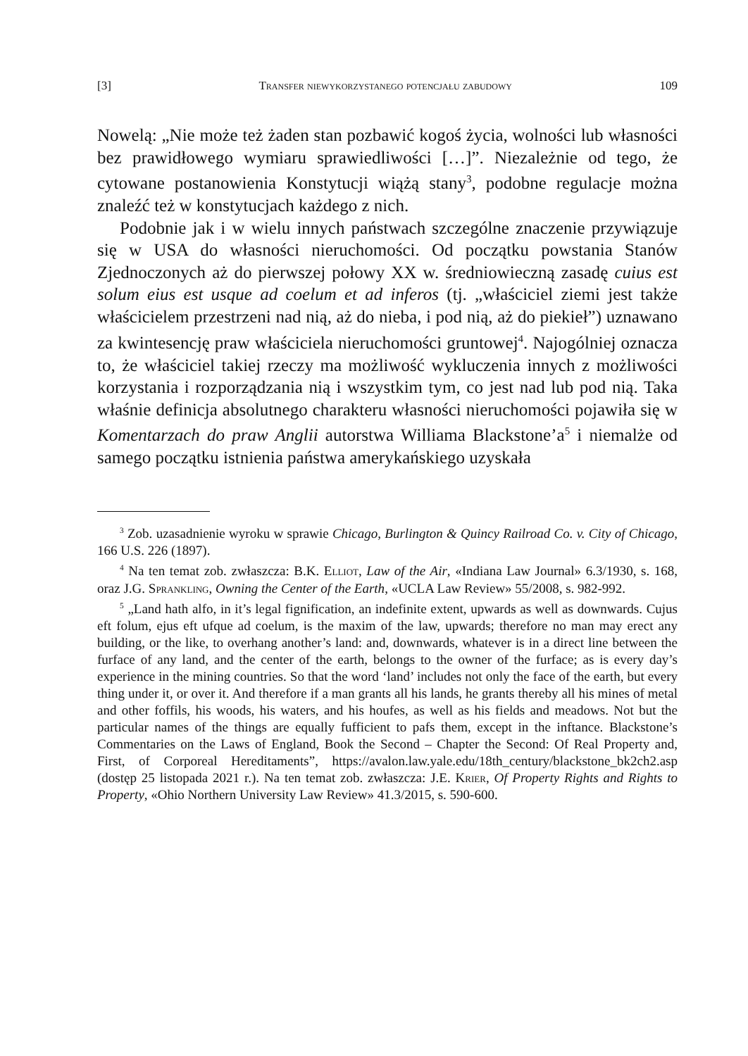[3] Transfer niewykorzystanego potencjału zabudowy 109
Nowelą: „Nie może też żaden stan pozbawić kogoś życia, wolności lub własności bez prawidłowego wymiaru sprawiedliwości […]”. Niezależnie od tego, że cytowane postanowienia Konstytucji wiążą stany<sup>3</sup>, podobne regulacje można znaleźć też w konstytucjach każdego z nich.
Podobnie jak i w wielu innych państwach szczególne znaczenie przywiązuje się w USA do własności nieruchomości. Od początku powstania Stanów Zjednoczonych aż do pierwszej połowy XX w. średniowieczną zasadę cuius est solum eius est usque ad coelum et ad inferos (tj. „właściciel ziemi jest także właścicielem przestrzeni nad nią, aż do nieba, i pod nią, aż do piekieł”) uznawano za kwintesencję praw właściciela nieruchomości gruntowej<sup>4</sup>. Najogólniej oznacza to, że właściciel takiej rzeczy ma możliwość wykluczenia innych z możliwości korzystania i rozporządzania nią i wszystkim tym, co jest nad lub pod nią. Taka właśnie definicja absolutnego charakteru własności nieruchomości pojawiła się w Komentarzach do praw Anglii autorstwa Williama Blackstone’a<sup>5</sup> i niemalże od samego początku istnienia państwa amerykańskiego uzyskała
<sup>3</sup> Zob. uzasadnienie wyroku w sprawie Chicago, Burlington & Quincy Railroad Co. v. City of Chicago, 166 U.S. 226 (1897).
<sup>4</sup> Na ten temat zob. zwłaszcza: B.K. Elliot, Law of the Air, «Indiana Law Journal» 6.3/1930, s. 168, oraz J.G. Sprankling, Owning the Center of the Earth, «UCLA Law Review» 55/2008, s. 982-992.
<sup>5</sup> „Land hath alfo, in it’s legal fignification, an indefinite extent, upwards as well as downwards. Cujus eft folum, ejus eft ufque ad coelum, is the maxim of the law, upwards; therefore no man may erect any building, or the like, to overhang another’s land: and, downwards, whatever is in a direct line between the furface of any land, and the center of the earth, belongs to the owner of the furface; as is every day’s experience in the mining countries. So that the word ‘land’ includes not only the face of the earth, but every thing under it, or over it. And therefore if a man grants all his lands, he grants thereby all his mines of metal and other foffils, his woods, his waters, and his houfes, as well as his fields and meadows. Not but the particular names of the things are equally fufficient to pafs them, except in the inftance. Blackstone’s Commentaries on the Laws of England, Book the Second – Chapter the Second: Of Real Property and, First, of Corporeal Hereditaments”, https://avalon.law.yale.edu/18th_century/blackstone_bk2ch2.asp (dostęp 25 listopada 2021 r.). Na ten temat zob. zwłaszcza: J.E. Krier, Of Property Rights and Rights to Property, «Ohio Northern University Law Review» 41.3/2015, s. 590-600.